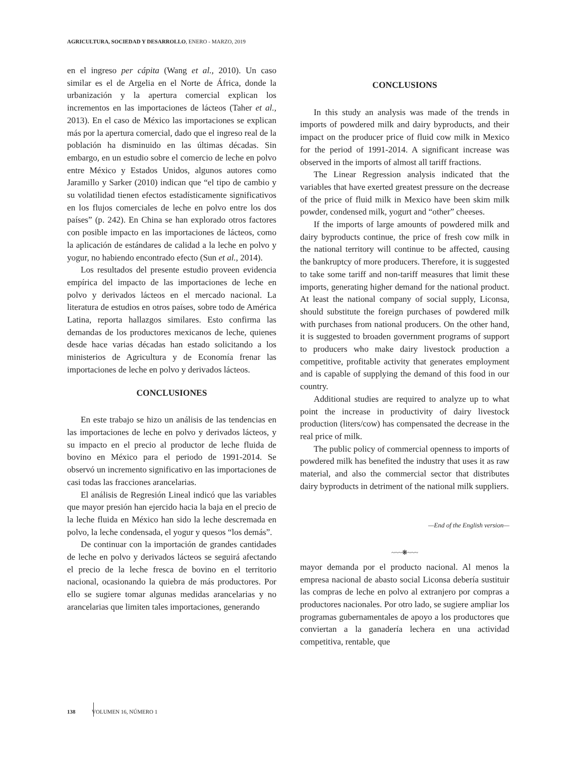AGRICULTURA, SOCIEDAD Y DESARROLLO, ENERO - MARZO, 2019
en el ingreso per cápita (Wang et al., 2010). Un caso similar es el de Argelia en el Norte de África, donde la urbanización y la apertura comercial explican los incrementos en las importaciones de lácteos (Taher et al., 2013). En el caso de México las importaciones se explican más por la apertura comercial, dado que el ingreso real de la población ha disminuido en las últimas décadas. Sin embargo, en un estudio sobre el comercio de leche en polvo entre México y Estados Unidos, algunos autores como Jaramillo y Sarker (2010) indican que “el tipo de cambio y su volatilidad tienen efectos estadísticamente significativos en los flujos comerciales de leche en polvo entre los dos países” (p. 242). En China se han explorado otros factores con posible impacto en las importaciones de lácteos, como la aplicación de estándares de calidad a la leche en polvo y yogur, no habiendo encontrado efecto (Sun et al., 2014).
Los resultados del presente estudio proveen evidencia empírica del impacto de las importaciones de leche en polvo y derivados lácteos en el mercado nacional. La literatura de estudios en otros países, sobre todo de América Latina, reporta hallazgos similares. Esto confirma las demandas de los productores mexicanos de leche, quienes desde hace varias décadas han estado solicitando a los ministerios de Agricultura y de Economía frenar las importaciones de leche en polvo y derivados lácteos.
CONCLUSIONES
En este trabajo se hizo un análisis de las tendencias en las importaciones de leche en polvo y derivados lácteos, y su impacto en el precio al productor de leche fluida de bovino en México para el periodo de 1991-2014. Se observó un incremento significativo en las importaciones de casi todas las fracciones arancelarias.
El análisis de Regresión Lineal indicó que las variables que mayor presión han ejercido hacia la baja en el precio de la leche fluida en México han sido la leche descremada en polvo, la leche condensada, el yogur y quesos “los demás”.
De continuar con la importación de grandes cantidades de leche en polvo y derivados lácteos se seguirá afectando el precio de la leche fresca de bovino en el territorio nacional, ocasionando la quiebra de más productores. Por ello se sugiere tomar algunas medidas arancelarias y no arancelarias que limiten tales importaciones, generando
CONCLUSIONS
In this study an analysis was made of the trends in imports of powdered milk and dairy byproducts, and their impact on the producer price of fluid cow milk in Mexico for the period of 1991-2014. A significant increase was observed in the imports of almost all tariff fractions.
The Linear Regression analysis indicated that the variables that have exerted greatest pressure on the decrease of the price of fluid milk in Mexico have been skim milk powder, condensed milk, yogurt and “other” cheeses.
If the imports of large amounts of powdered milk and dairy byproducts continue, the price of fresh cow milk in the national territory will continue to be affected, causing the bankruptcy of more producers. Therefore, it is suggested to take some tariff and non-tariff measures that limit these imports, generating higher demand for the national product. At least the national company of social supply, Liconsa, should substitute the foreign purchases of powdered milk with purchases from national producers. On the other hand, it is suggested to broaden government programs of support to producers who make dairy livestock production a competitive, profitable activity that generates employment and is capable of supplying the demand of this food in our country.
Additional studies are required to analyze up to what point the increase in productivity of dairy livestock production (liters/cow) has compensated the decrease in the real price of milk.
The public policy of commercial openness to imports of powdered milk has benefited the industry that uses it as raw material, and also the commercial sector that distributes dairy byproducts in detriment of the national milk suppliers.
—End of the English version—
~~~❋~~~
mayor demanda por el producto nacional. Al menos la empresa nacional de abasto social Liconsa debería sustituir las compras de leche en polvo al extranjero por compras a productores nacionales. Por otro lado, se sugiere ampliar los programas gubernamentales de apoyo a los productores que conviertan a la ganadería lechera en una actividad competitiva, rentable, que
138 VOLUMEN 16, NÚMERO 1